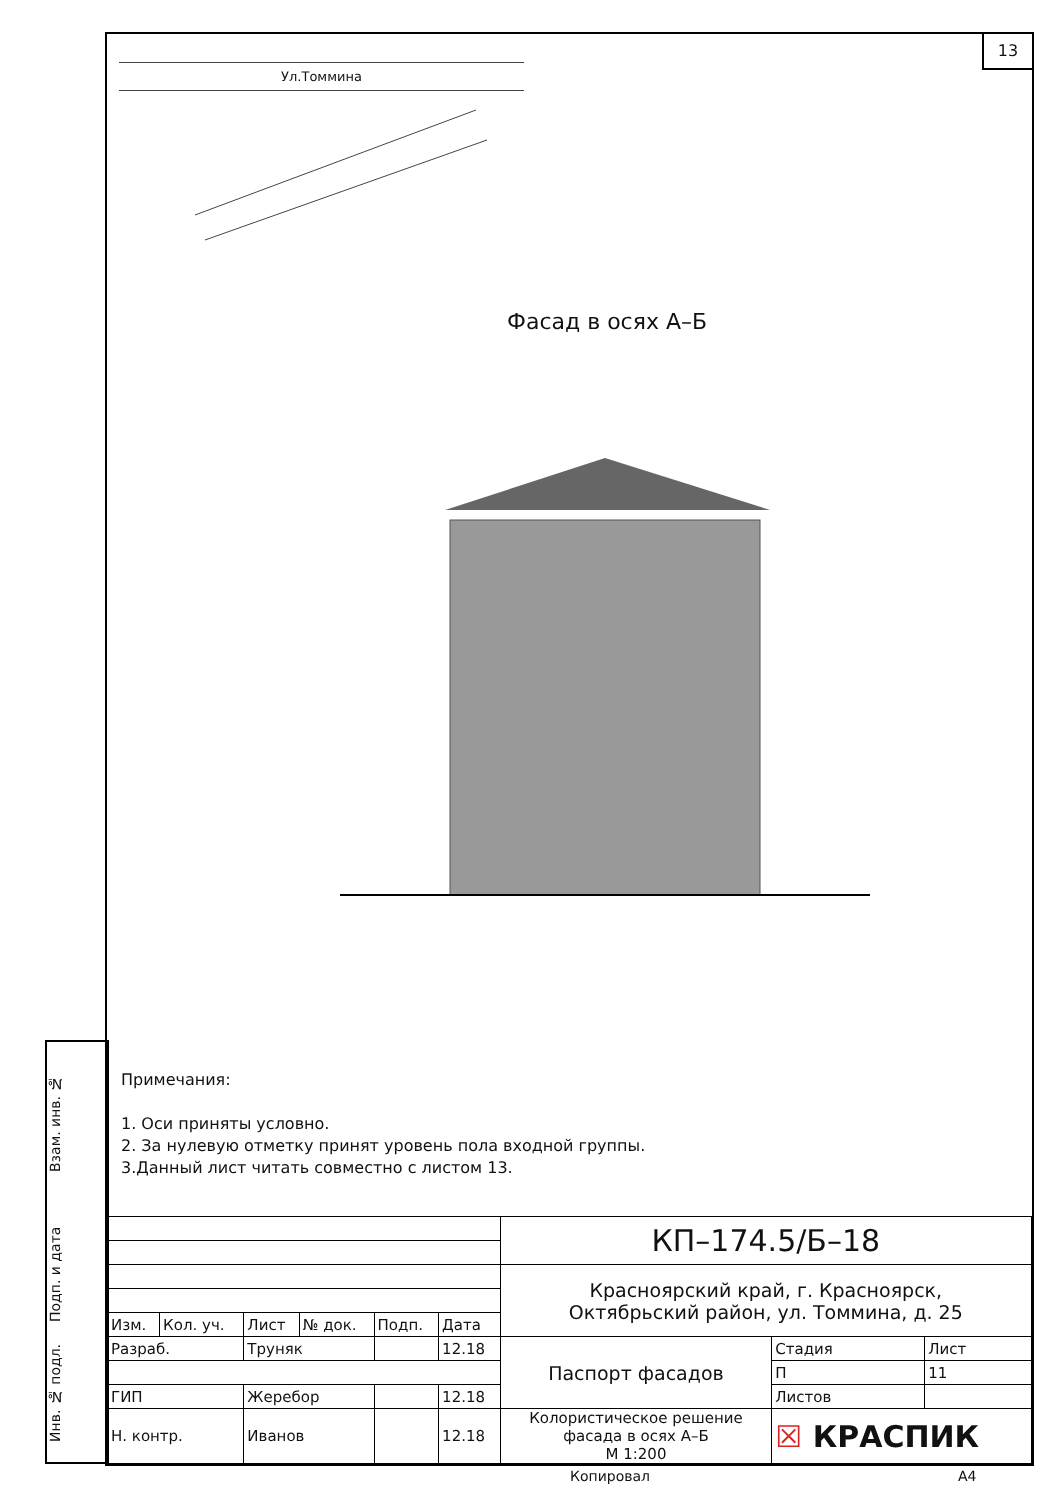13
Ул.Томмина
Фасад в осях А–Б
Примечания:
1. Оси приняты условно.
2. За нулевую отметку принят уровень пола входной группы.
3.Данный лист читать совместно с листом 13.
| | | | | | | КП–174.5/Б–18 | | |
| | | | | | | Красноярский край, г. Красноярск, Октябрьский район, ул. Томмина, д. 25 | | |
| Изм. | Кол. уч. | Лист | № док. | Подп. | Дата | | | |
| Разраб. | | Труняк | | | 12.18 | Паспорт фасадов | Стадия | Лист |
| | | | | | | | П | 11 |
| ГИП | | Жеребор | | | 12.18 | | Листов | |
| Н. контр. | | Иванов | | | 12.18 | Колористическое решение фасада в осях А–Б М 1:200 | ☒ КРАСПИК | |
Взам. инв. №
Подп. и дата
Инв. № подл.
Копировал А4